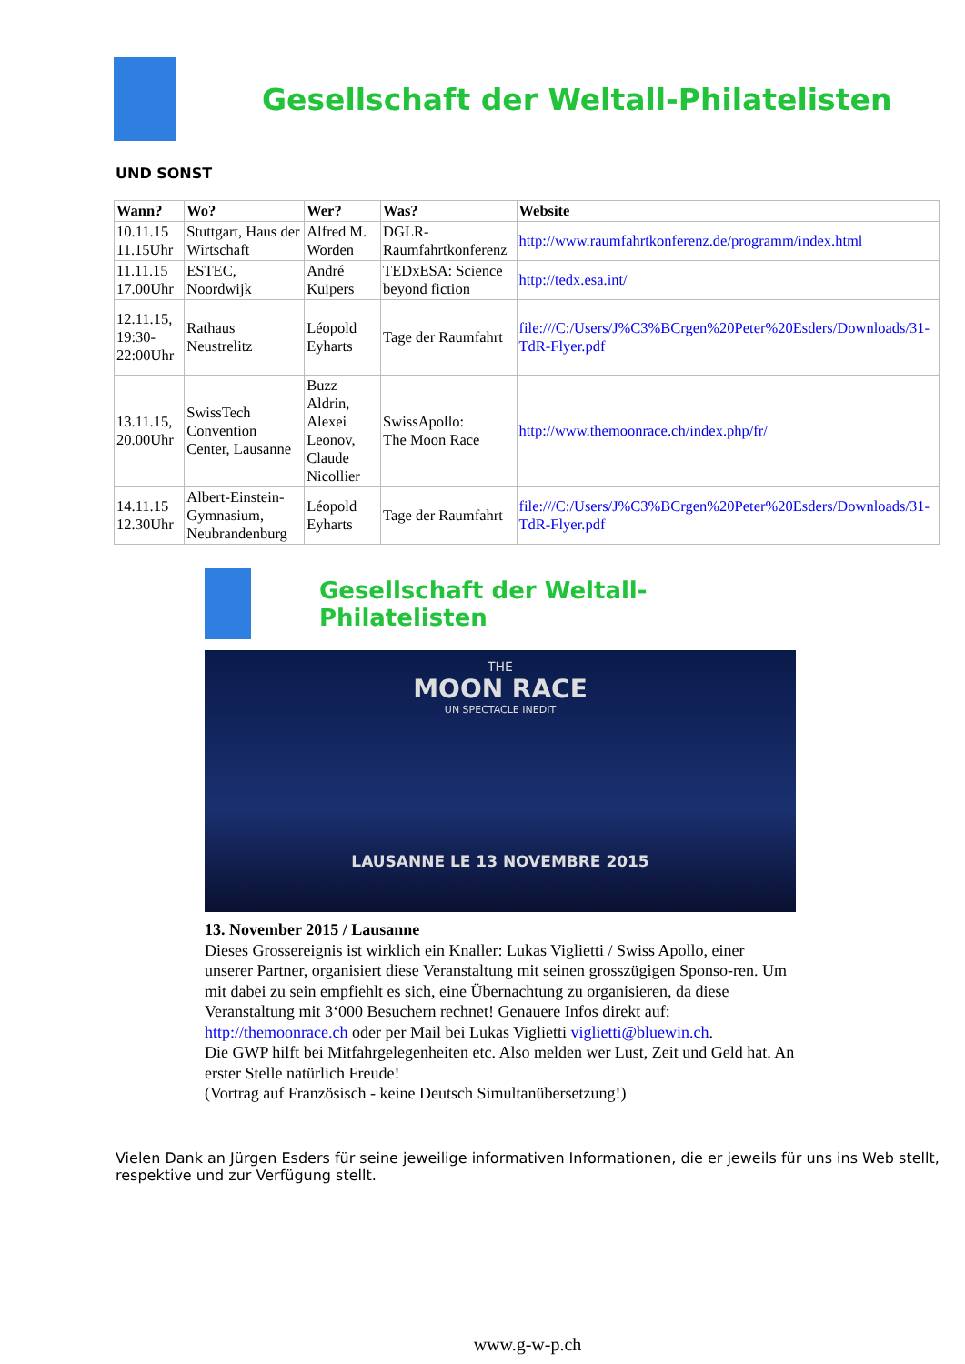Gesellschaft der Weltall-Philatelisten
UND SONST
| Wann? | Wo? | Wer? | Was? | Website |
| --- | --- | --- | --- | --- |
| 10.11.15 11.15Uhr | Stuttgart, Haus der Wirtschaft | Alfred M. Worden | DGLR-Raumfahrtkonferenz | http://www.raumfahrtkonferenz.de/programm/index.html |
| 11.11.15 17.00Uhr | ESTEC, Noordwijk | André Kuipers | TEDxESA: Science beyond fiction | http://tedx.esa.int/ |
| 12.11.15, 19:30-22:00Uhr | Rathaus Neustrelitz | Léopold Eyharts | Tage der Raumfahrt | file:///C:/Users/J%C3%BCrgen%20Peter%20Esders/Downloads/31-TdR-Flyer.pdf |
| 13.11.15, 20.00Uhr | SwissTech Convention Center, Lausanne | Buzz Aldrin, Alexei Leonov, Claude Nicollier | SwissApollo: The Moon Race | http://www.themoonrace.ch/index.php/fr/ |
| 14.11.15 12.30Uhr | Albert-Einstein-Gymnasium, Neubrandenburg | Léopold Eyharts | Tage der Raumfahrt | file:///C:/Users/J%C3%BCrgen%20Peter%20Esders/Downloads/31-TdR-Flyer.pdf |
Gesellschaft der Weltall-Philatelisten
THE
MOON RACE
UN SPECTACLE INEDIT
LAUSANNE LE 13 NOVEMBRE 2015
13. November 2015 / Lausanne
Dieses Grossereignis ist wirklich ein Knaller: Lukas Viglietti / Swiss Apollo, einer unserer Partner, organisiert diese Veranstaltung mit seinen grosszügigen Sponso-ren. Um mit dabei zu sein empfiehlt es sich, eine Übernachtung zu organisieren, da diese Veranstaltung mit 3‘000 Besuchern rechnet! Genauere Infos direkt auf: http://themoonrace.ch oder per Mail bei Lukas Viglietti viglietti@bluewin.ch.
Die GWP hilft bei Mitfahrgelegenheiten etc. Also melden wer Lust, Zeit und Geld hat. An erster Stelle natürlich Freude!
(Vortrag auf Französisch - keine Deutsch Simultanübersetzung!)
Vielen Dank an Jürgen Esders für seine jeweilige informativen Informationen, die er jeweils für uns ins Web stellt, respektive und zur Verfügung stellt.
www.g-w-p.ch